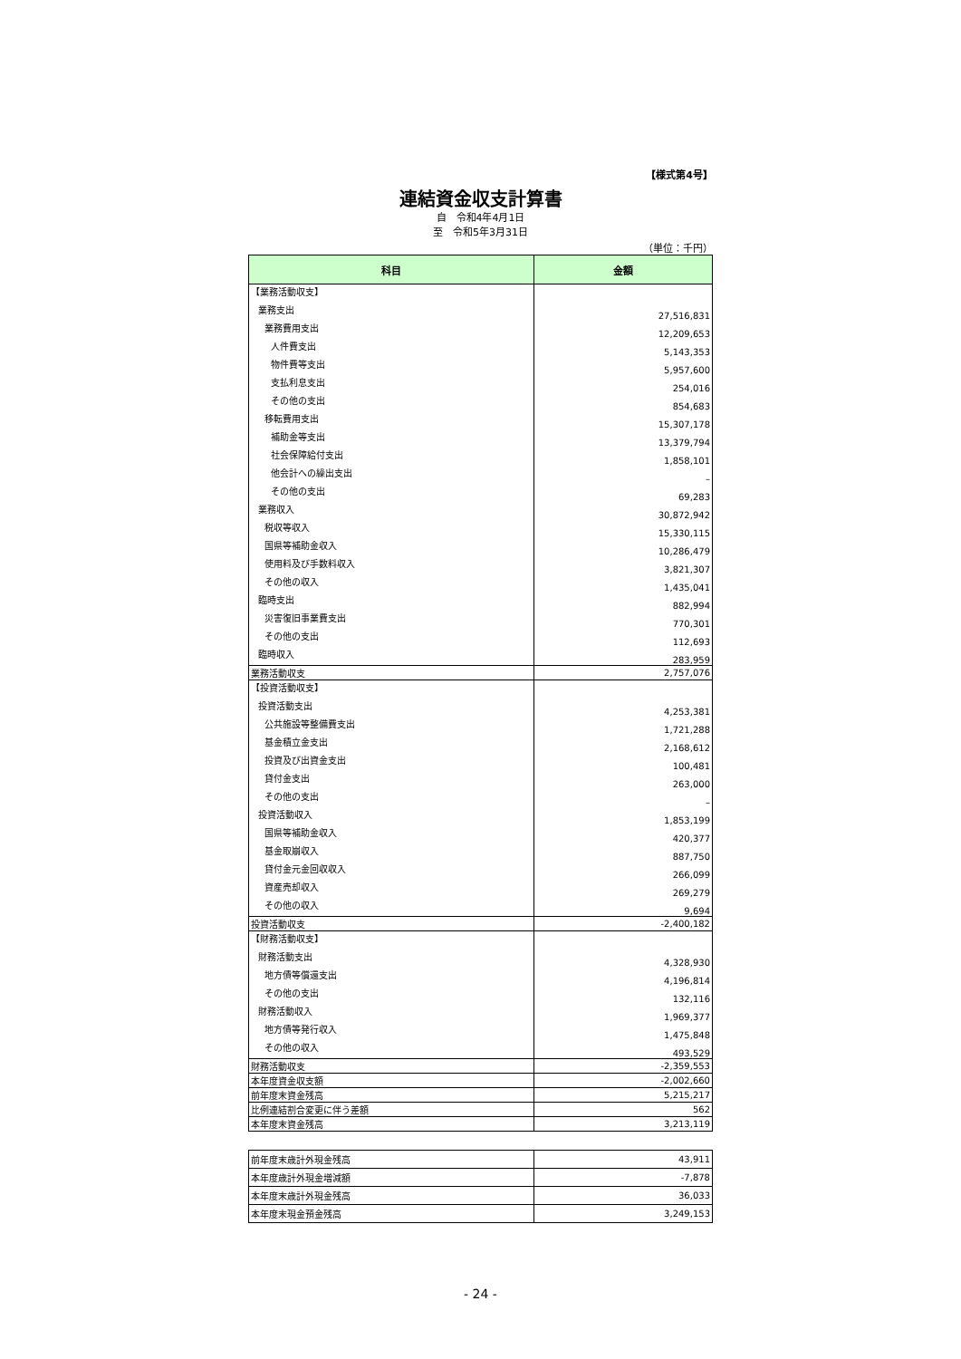【様式第4号】
連結資金収支計算書
自　令和4年4月1日
至　令和5年3月31日
（単位：千円）
| 科目 | 金額 |
| --- | --- |
| 【業務活動収支】 | |
| 業務支出 | 27,516,831 |
| 業務費用支出 | 12,209,653 |
| 人件費支出 | 5,143,353 |
| 物件費等支出 | 5,957,600 |
| 支払利息支出 | 254,016 |
| その他の支出 | 854,683 |
| 移転費用支出 | 15,307,178 |
| 補助金等支出 | 13,379,794 |
| 社会保障給付支出 | 1,858,101 |
| 他会計への繰出支出 | – |
| その他の支出 | 69,283 |
| 業務収入 | 30,872,942 |
| 税収等収入 | 15,330,115 |
| 国県等補助金収入 | 10,286,479 |
| 使用料及び手数料収入 | 3,821,307 |
| その他の収入 | 1,435,041 |
| 臨時支出 | 882,994 |
| 災害復旧事業費支出 | 770,301 |
| その他の支出 | 112,693 |
| 臨時収入 | 283,959 |
| 業務活動収支 | 2,757,076 |
| 【投資活動収支】 | |
| 投資活動支出 | 4,253,381 |
| 公共施設等整備費支出 | 1,721,288 |
| 基金積立金支出 | 2,168,612 |
| 投資及び出資金支出 | 100,481 |
| 貸付金支出 | 263,000 |
| その他の支出 | – |
| 投資活動収入 | 1,853,199 |
| 国県等補助金収入 | 420,377 |
| 基金取崩収入 | 887,750 |
| 貸付金元金回収収入 | 266,099 |
| 資産売却収入 | 269,279 |
| その他の収入 | 9,694 |
| 投資活動収支 | -2,400,182 |
| 【財務活動収支】 | |
| 財務活動支出 | 4,328,930 |
| 地方債等償還支出 | 4,196,814 |
| その他の支出 | 132,116 |
| 財務活動収入 | 1,969,377 |
| 地方債等発行収入 | 1,475,848 |
| その他の収入 | 493,529 |
| 財務活動収支 | -2,359,553 |
| 本年度資金収支額 | -2,002,660 |
| 前年度末資金残高 | 5,215,217 |
| 比例連結割合変更に伴う差額 | 562 |
| 本年度末資金残高 | 3,213,119 |
| 前年度末歳計外現金残高 | 43,911 |
| 本年度歳計外現金増減額 | -7,878 |
| 本年度末歳計外現金残高 | 36,033 |
| 本年度末現金預金残高 | 3,249,153 |
- 24 -